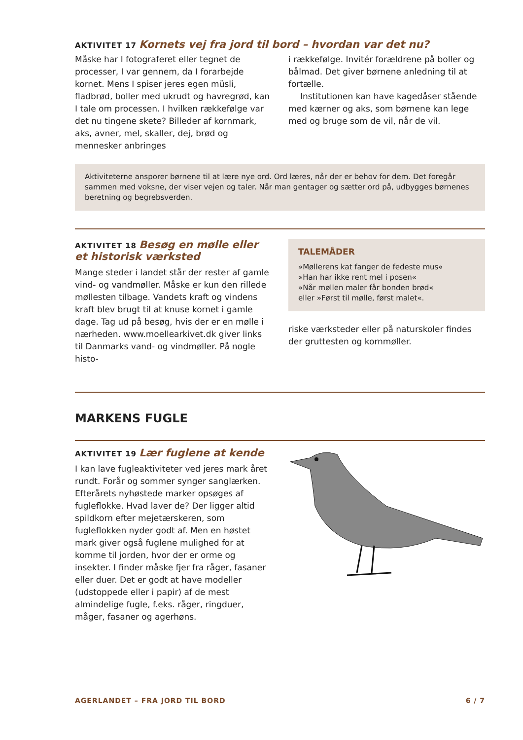AKTIVITET 17 Kornets vej fra jord til bord – hvordan var det nu?
Måske har I fotograferet eller tegnet de processer, I var gennem, da I forarbejde kornet. Mens I spiser jeres egen müsli, fladbrød, boller med ukrudt og havregrød, kan I tale om processen. I hvilken rækkefølge var det nu tingene skete? Billeder af kornmark, aks, avner, mel, skaller, dej, brød og mennesker anbringes
i rækkefølge. Invitér forældrene på boller og bålmad. Det giver børnene anledning til at fortælle.
Institutionen kan have kagedåser stående med kærner og aks, som børnene kan lege med og bruge som de vil, når de vil.
Aktiviteterne ansporer børnene til at lære nye ord. Ord læres, når der er behov for dem. Det foregår sammen med voksne, der viser vejen og taler. Når man gentager og sætter ord på, udbygges børnenes beretning og begrebsverden.
AKTIVITET 18 Besøg en mølle eller et historisk værksted
Mange steder i landet står der rester af gamle vind- og vandmøller. Måske er kun den rillede møllesten tilbage. Vandets kraft og vindens kraft blev brugt til at knuse kornet i gamle dage. Tag ud på besøg, hvis der er en mølle i nærheden. www.moellearkivet.dk giver links til Danmarks vand- og vindmøller. På nogle histo-
TALEMÅDER
»Møllerens kat fanger de fedeste mus«
»Han har ikke rent mel i posen«
»Når møllen maler får bonden brød«
eller »Først til mølle, først malet«.
riske værksteder eller på naturskoler findes der gruttesten og kornmøller.
MARKENS FUGLE
AKTIVITET 19 Lær fuglene at kende
I kan lave fugleaktiviteter ved jeres mark året rundt. Forår og sommer synger sanglærken. Efterårets nyhøstede marker opsøges af fugleflokke. Hvad laver de? Der ligger altid spildkorn efter mejetærskeren, som fugleflokken nyder godt af. Men en høstet mark giver også fuglene mulighed for at komme til jorden, hvor der er orme og insekter. I finder måske fjer fra råger, fasaner eller duer. Det er godt at have modeller (udstoppede eller i papir) af de mest almindelige fugle, f.eks. råger, ringduer, måger, fasaner og agerhøns.
AGERLANDET – FRA JORD TIL BORD 6 / 7